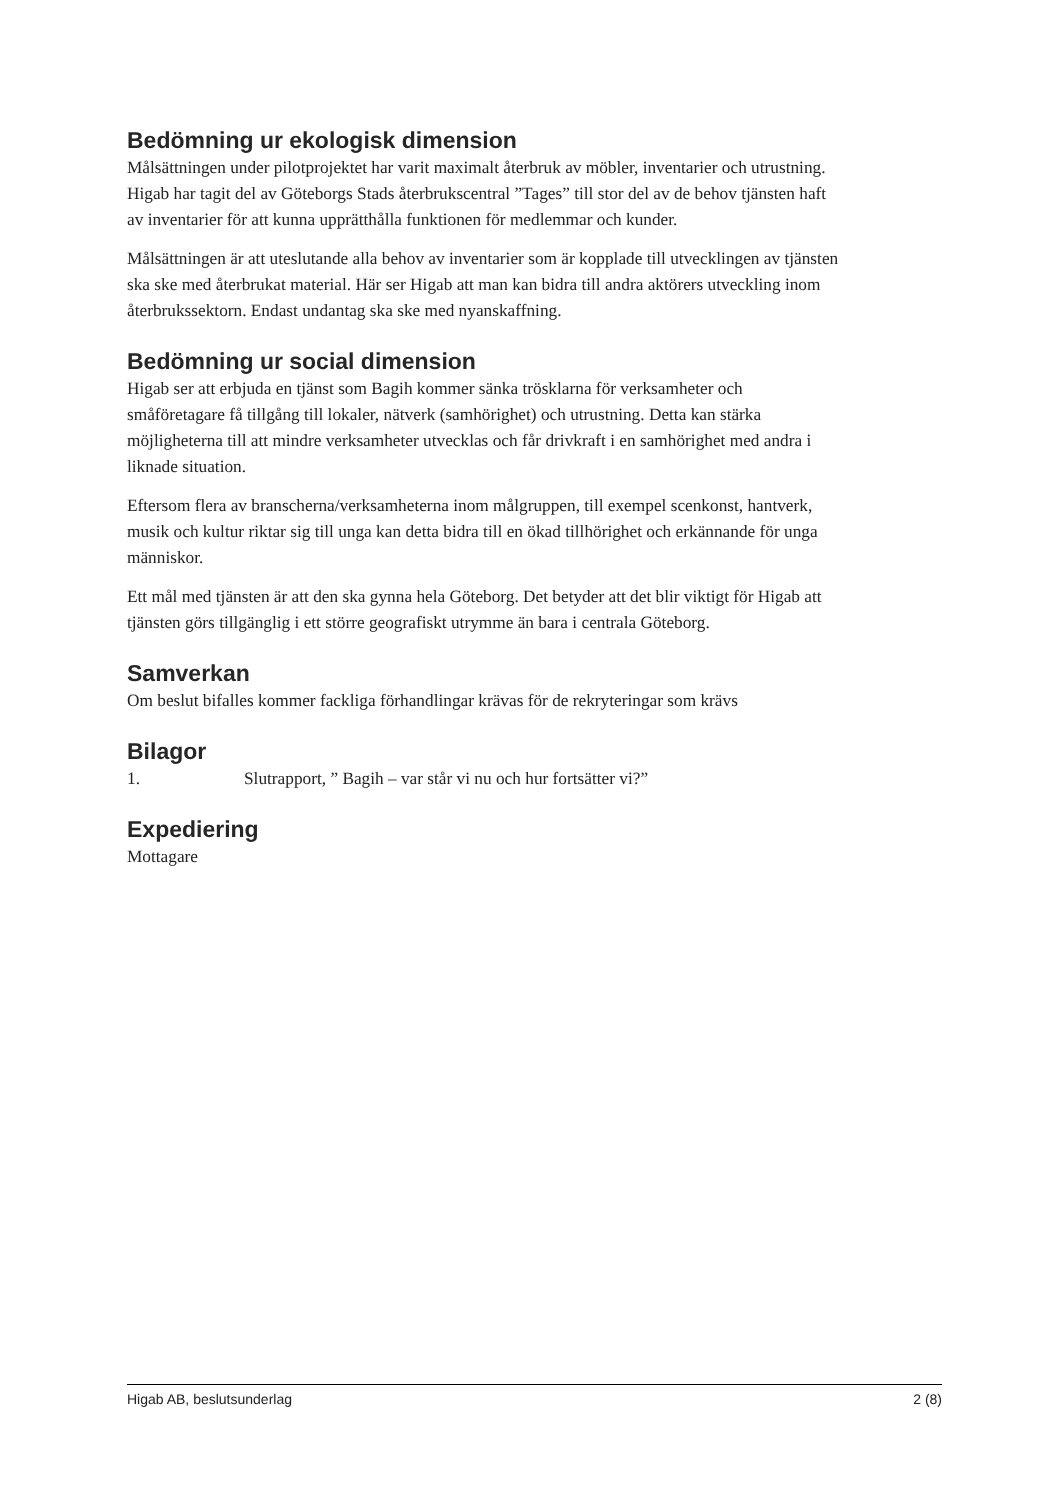Bedömning ur ekologisk dimension
Målsättningen under pilotprojektet har varit maximalt återbruk av möbler, inventarier och utrustning. Higab har tagit del av Göteborgs Stads återbrukscentral ”Tages” till stor del av de behov tjänsten haft av inventarier för att kunna upprätthålla funktionen för medlemmar och kunder.
Målsättningen är att uteslutande alla behov av inventarier som är kopplade till utvecklingen av tjänsten ska ske med återbrukat material. Här ser Higab att man kan bidra till andra aktörers utveckling inom återbrukssektorn. Endast undantag ska ske med nyanskaffning.
Bedömning ur social dimension
Higab ser att erbjuda en tjänst som Bagih kommer sänka trösklarna för verksamheter och småföretagare få tillgång till lokaler, nätverk (samhörighet) och utrustning. Detta kan stärka möjligheterna till att mindre verksamheter utvecklas och får drivkraft i en samhörighet med andra i liknade situation.
Eftersom flera av branscherna/verksamheterna inom målgruppen, till exempel scenkonst, hantverk, musik och kultur riktar sig till unga kan detta bidra till en ökad tillhörighet och erkännande för unga människor.
Ett mål med tjänsten är att den ska gynna hela Göteborg. Det betyder att det blir viktigt för Higab att tjänsten görs tillgänglig i ett större geografiskt utrymme än bara i centrala Göteborg.
Samverkan
Om beslut bifalles kommer fackliga förhandlingar krävas för de rekryteringar som krävs
Bilagor
1. Slutrapport, ” Bagih – var står vi nu och hur fortsätter vi?”
Expediering
Mottagare
Higab AB, beslutsunderlag 2 (8)